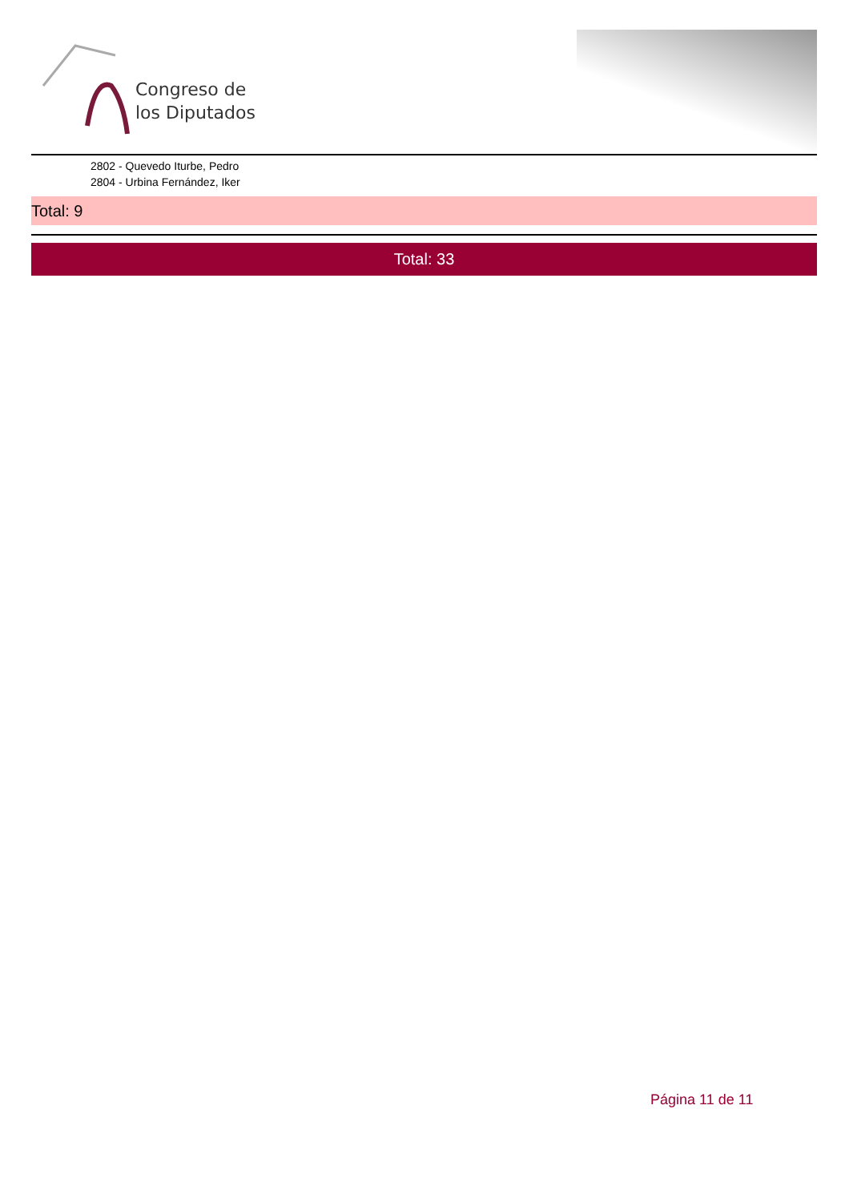Congreso de
los Diputados
2802 - Quevedo Iturbe, Pedro
2804 - Urbina Fernández, Iker
Total: 9
Total: 33
Página 11 de 11